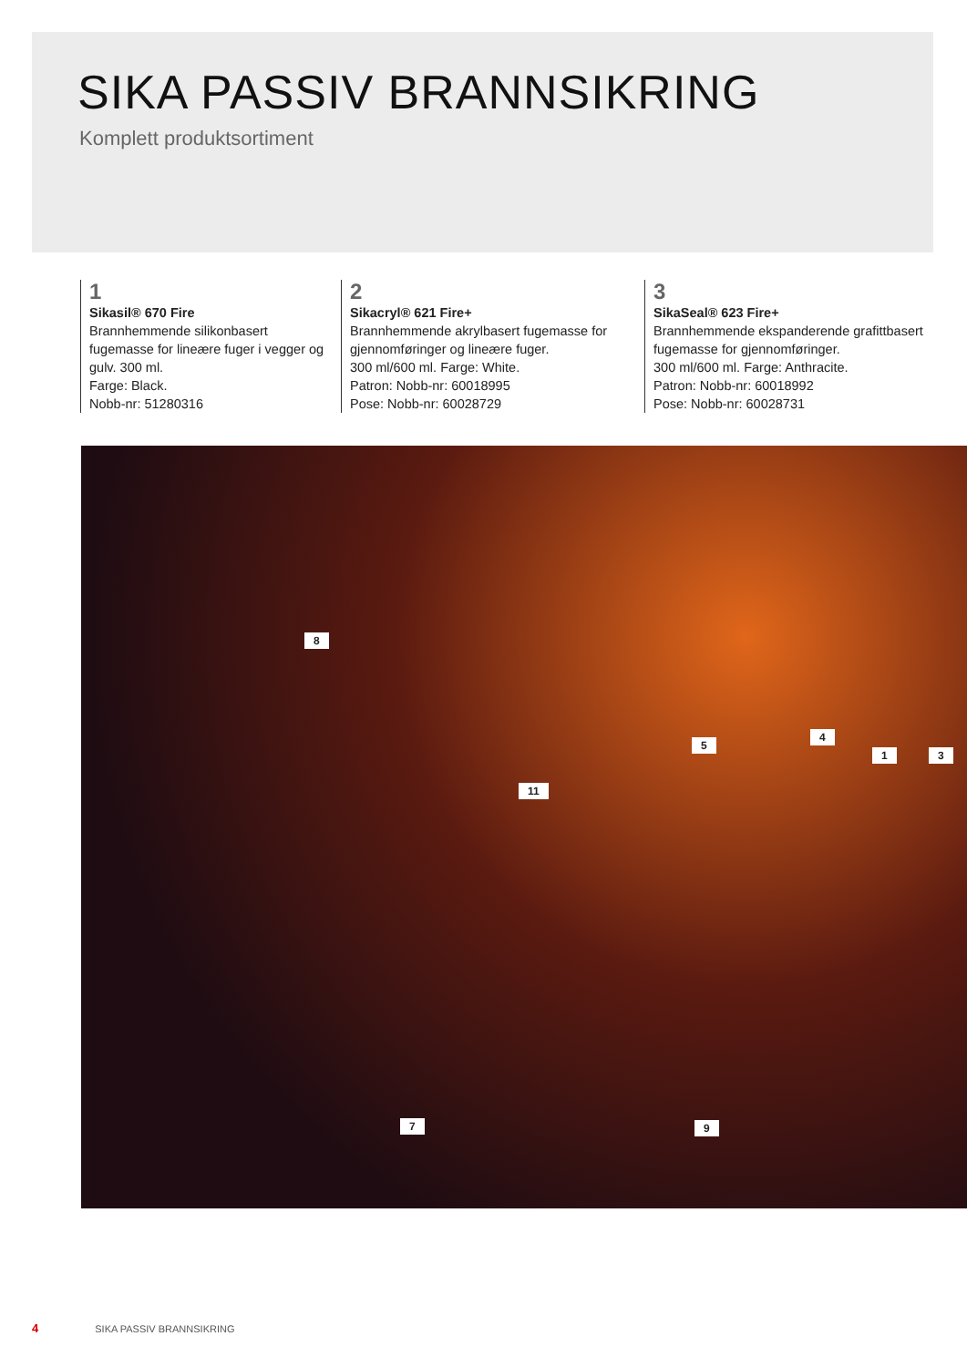SIKA PASSIV BRANNSIKRING
Komplett produktsortiment
1
Sikasil® 670 Fire
Brannhemmende silikonbasert fugemasse for lineære fuger i vegger og gulv. 300 ml.
Farge: Black.
Nobb-nr: 51280316
2
Sikacryl® 621 Fire+
Brannhemmende akrylbasert fugemasse for gjennomføringer og lineære fuger.
300 ml/600 ml. Farge: White.
Patron: Nobb-nr: 60018995
Pose: Nobb-nr: 60028729
3
SikaSeal® 623 Fire+
Brannhemmende ekspanderende grafittbasert fugemasse for gjennomføringer.
300 ml/600 ml. Farge: Anthracite.
Patron: Nobb-nr: 60018992
Pose: Nobb-nr: 60028731
8
11
5
4
1 3
7 9
4 SIKA PASSIV BRANNSIKRING